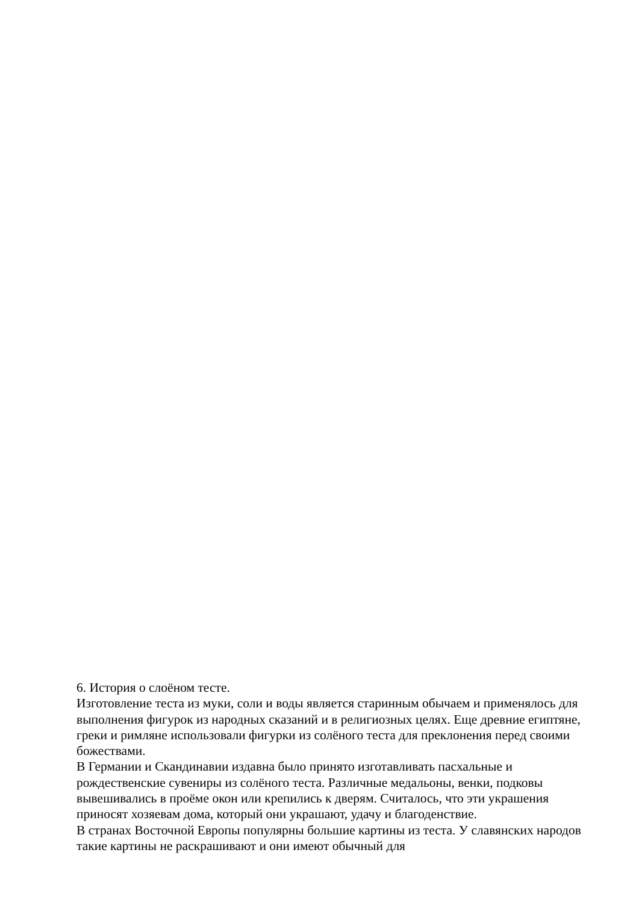6. История о слоёном тесте.
Изготовление теста из муки, соли и воды является старинным обычаем и применялось для выполнения фигурок из народных сказаний и в религиозных целях. Еще древние египтяне, греки и римляне использовали фигурки из солёного теста для преклонения перед своими божествами.
В Германии и Скандинавии издавна было принято изготавливать пасхальные и рождественские сувениры из солёного теста. Различные медальоны, венки, подковы вывешивались в проёме окон или крепились к дверям. Считалось, что эти украшения приносят хозяевам дома, который они украшают, удачу и благоденствие.
В странах Восточной Европы популярны большие картины из теста. У славянских народов такие картины не раскрашивают и они имеют обычный для